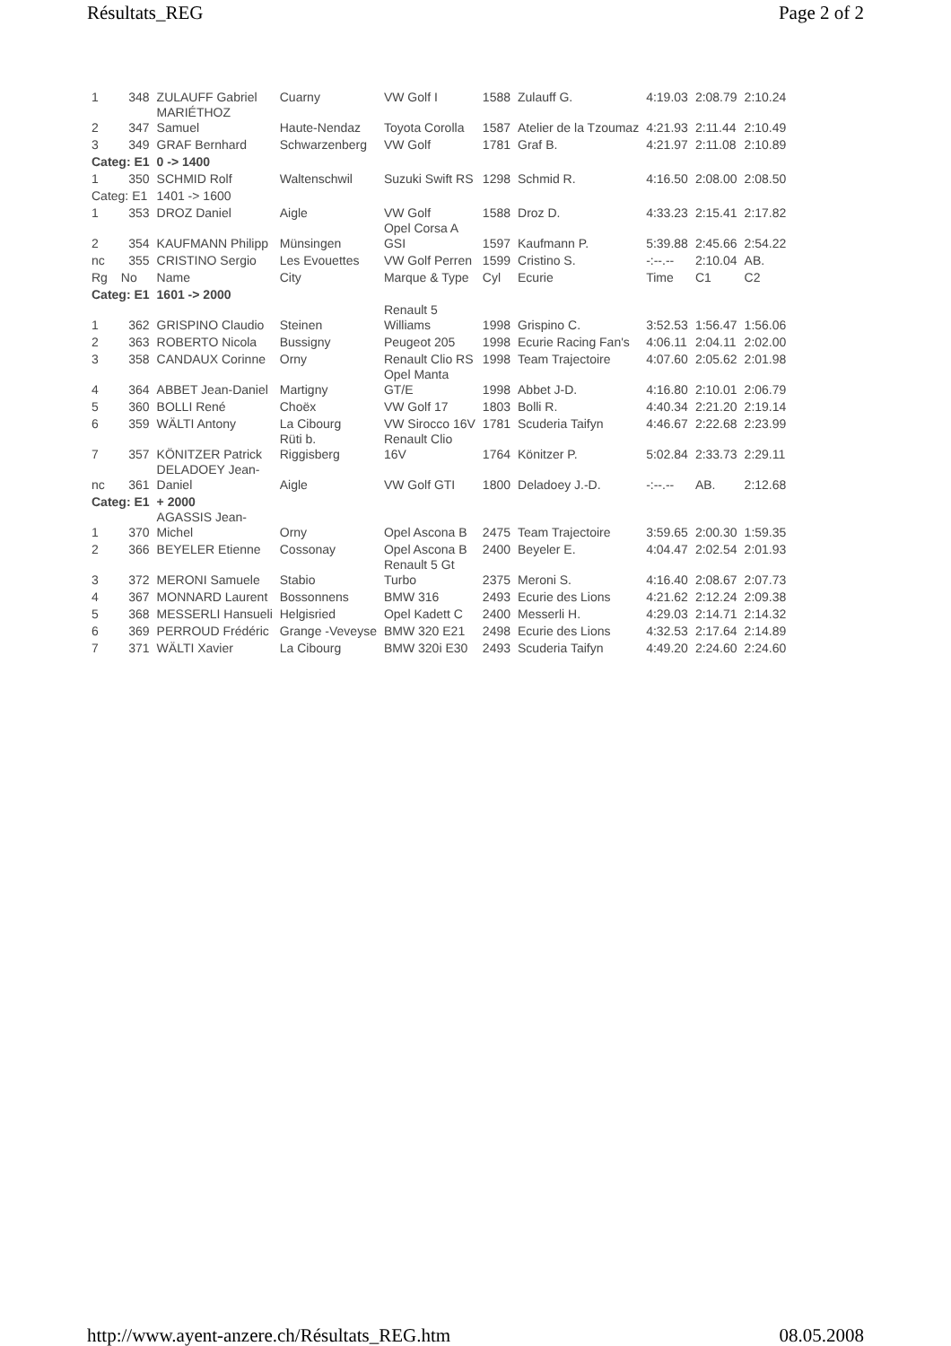Résultats_REG Page 2 of 2
| 1 | 348 | ZULAUFF Gabriel | Cuarny | VW Golf I | 1588 | Zulauff G. | 4:19.03 | 2:08.79 | 2:10.24 |
| 2 | 347 | MARIÉTHOZ Samuel | Haute-Nendaz | Toyota Corolla | 1587 | Atelier de la Tzoumaz | 4:21.93 | 2:11.44 | 2:10.49 |
| 3 | 349 | GRAF Bernhard | Schwarzenberg | VW Golf | 1781 | Graf B. | 4:21.97 | 2:11.08 | 2:10.89 |
| Categ: E1 | | 0 -> 1400 | | | | | | | |
| 1 | 350 | SCHMID Rolf | Waltenschwil | Suzuki Swift RS | 1298 | Schmid R. | 4:16.50 | 2:08.00 | 2:08.50 |
| Categ: E1 | | 1401 -> 1600 | | | | | | | |
| 1 | 353 | DROZ Daniel | Aigle | VW Golf | 1588 | Droz D. | 4:33.23 | 2:15.41 | 2:17.82 |
| 2 | 354 | KAUFMANN Philipp | Münsingen | Opel Corsa A GSI | 1597 | Kaufmann P. | 5:39.88 | 2:45.66 | 2:54.22 |
| nc | 355 | CRISTINO Sergio | Les Evouettes | VW Golf Perren | 1599 | Cristino S. | -:--.-- | 2:10.04 | AB. |
| Rg | No | Name | City | Marque & Type | Cyl | Ecurie | Time | C1 | C2 |
| Categ: E1 | | 1601 -> 2000 | | | | | | | |
| 1 | 362 | GRISPINO Claudio | Steinen | Renault 5 Williams | 1998 | Grispino C. | 3:52.53 | 1:56.47 | 1:56.06 |
| 2 | 363 | ROBERTO Nicola | Bussigny | Peugeot 205 | 1998 | Ecurie Racing Fan's | 4:06.11 | 2:04.11 | 2:02.00 |
| 3 | 358 | CANDAUX Corinne | Orny | Renault Clio RS | 1998 | Team Trajectoire | 4:07.60 | 2:05.62 | 2:01.98 |
| 4 | 364 | ABBET Jean-Daniel | Martigny | Opel Manta GT/E | 1998 | Abbet J-D. | 4:16.80 | 2:10.01 | 2:06.79 |
| 5 | 360 | BOLLI René | Choëx | VW Golf 17 | 1803 | Bolli R. | 4:40.34 | 2:21.20 | 2:19.14 |
| 6 | 359 | WÄLTI Antony | La Cibourg | VW Sirocco 16V | 1781 | Scuderia Taifyn | 4:46.67 | 2:22.68 | 2:23.99 |
| 7 | 357 | KÖNITZER Patrick | Rüti b. Riggisberg | Renault Clio 16V | 1764 | Könitzer P. | 5:02.84 | 2:33.73 | 2:29.11 |
| nc | 361 | DELADOEY Jean- Daniel | Aigle | VW Golf GTI | 1800 | Deladoey J.-D. | -:--.-- | AB. | 2:12.68 |
| Categ: E1 | | + 2000 | | | | | | | |
| 1 | 370 | AGASSIS Jean- Michel | Orny | Opel Ascona B | 2475 | Team Trajectoire | 3:59.65 | 2:00.30 | 1:59.35 |
| 2 | 366 | BEYELER Etienne | Cossonay | Opel Ascona B | 2400 | Beyeler E. | 4:04.47 | 2:02.54 | 2:01.93 |
| 3 | 372 | MERONI Samuele | Stabio | Renault 5 Gt Turbo | 2375 | Meroni S. | 4:16.40 | 2:08.67 | 2:07.73 |
| 4 | 367 | MONNARD Laurent | Bossonnens | BMW 316 | 2493 | Ecurie des Lions | 4:21.62 | 2:12.24 | 2:09.38 |
| 5 | 368 | MESSERLI Hansueli | Helgisried | Opel Kadett C | 2400 | Messerli H. | 4:29.03 | 2:14.71 | 2:14.32 |
| 6 | 369 | PERROUD Frédéric | Grange -Veveyse | BMW 320 E21 | 2498 | Ecurie des Lions | 4:32.53 | 2:17.64 | 2:14.89 |
| 7 | 371 | WÄLTI Xavier | La Cibourg | BMW 320i E30 | 2493 | Scuderia Taifyn | 4:49.20 | 2:24.60 | 2:24.60 |
http://www.ayent-anzere.ch/Résultats_REG.htm 08.05.2008